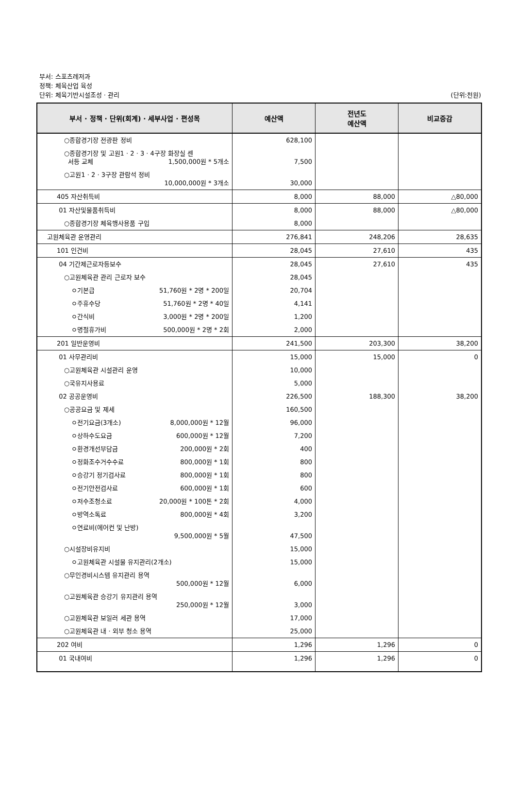부서: 스포츠레저과
정책: 체육산업 육성
단위: 체육기반시설조성 · 관리 (단위:천원)
| 부서 · 정책 · 단위(회계) · 세부사업 · 편성목 | 예산액 | 전년도 예산액 | 비교증감 |
| --- | --- | --- | --- |
| ○종합경기장 전광판 정비 | 628,100 | | |
| ○종합경기장 및 고원1 · 2 · 3 · 4구장 화장실 센 서등 교체 1,500,000원 * 5개소 | 7,500 | | |
| ○고원1 · 2 · 3구장 관람석 정비 10,000,000원 * 3개소 | 30,000 | | |
| 405 자산취득비 | 8,000 | 88,000 | △80,000 |
| 01 자산및물품취득비 | 8,000 | 88,000 | △80,000 |
| ○종합경기장 체육행사용품 구입 | 8,000 | | |
| 고원체육관 운영관리 | 276,841 | 248,206 | 28,635 |
| 101 인건비 | 28,045 | 27,610 | 435 |
| 04 기간제근로자등보수 | 28,045 | 27,610 | 435 |
| ○고원체육관 관리 근로자 보수 | 28,045 | | |
| ㅇ기본급 51,760원 * 2명 * 200일 | 20,704 | | |
| ㅇ주휴수당 51,760원 * 2명 * 40일 | 4,141 | | |
| ㅇ간식비 3,000원 * 2명 * 200일 | 1,200 | | |
| ㅇ명절휴가비 500,000원 * 2명 * 2회 | 2,000 | | |
| 201 일반운영비 | 241,500 | 203,300 | 38,200 |
| 01 사무관리비 | 15,000 | 15,000 | 0 |
| ○고원체육관 시설관리 운영 | 10,000 | | |
| ○국유지사용료 | 5,000 | | |
| 02 공공운영비 | 226,500 | 188,300 | 38,200 |
| ○공공요금 및 제세 | 160,500 | | |
| ㅇ전기요금(3개소) 8,000,000원 * 12월 | 96,000 | | |
| ㅇ상하수도요금 600,000원 * 12월 | 7,200 | | |
| ㅇ환경개선부담금 200,000원 * 2회 | 400 | | |
| ㅇ정화조수거수수료 800,000원 * 1회 | 800 | | |
| ㅇ승강기 정기검사료 800,000원 * 1회 | 800 | | |
| ㅇ전기안전검사료 600,000원 * 1회 | 600 | | |
| ㅇ저수조청소료 20,000원 * 100톤 * 2회 | 4,000 | | |
| ㅇ방역소독료 800,000원 * 4회 | 3,200 | | |
| ㅇ연료비(에어컨 및 난방) 9,500,000원 * 5월 | 47,500 | | |
| ○시설장비유지비 | 15,000 | | |
| ㅇ고원체육관 시설물 유지관리(2개소) | 15,000 | | |
| ○무인경비시스템 유지관리 용역 500,000원 * 12월 | 6,000 | | |
| ○고원체육관 승강기 유지관리 용역 250,000원 * 12월 | 3,000 | | |
| ○고원체육관 보일러 세관 용역 | 17,000 | | |
| ○고원체육관 내 · 외부 청소 용역 | 25,000 | | |
| 202 여비 | 1,296 | 1,296 | 0 |
| 01 국내여비 | 1,296 | 1,296 | 0 |